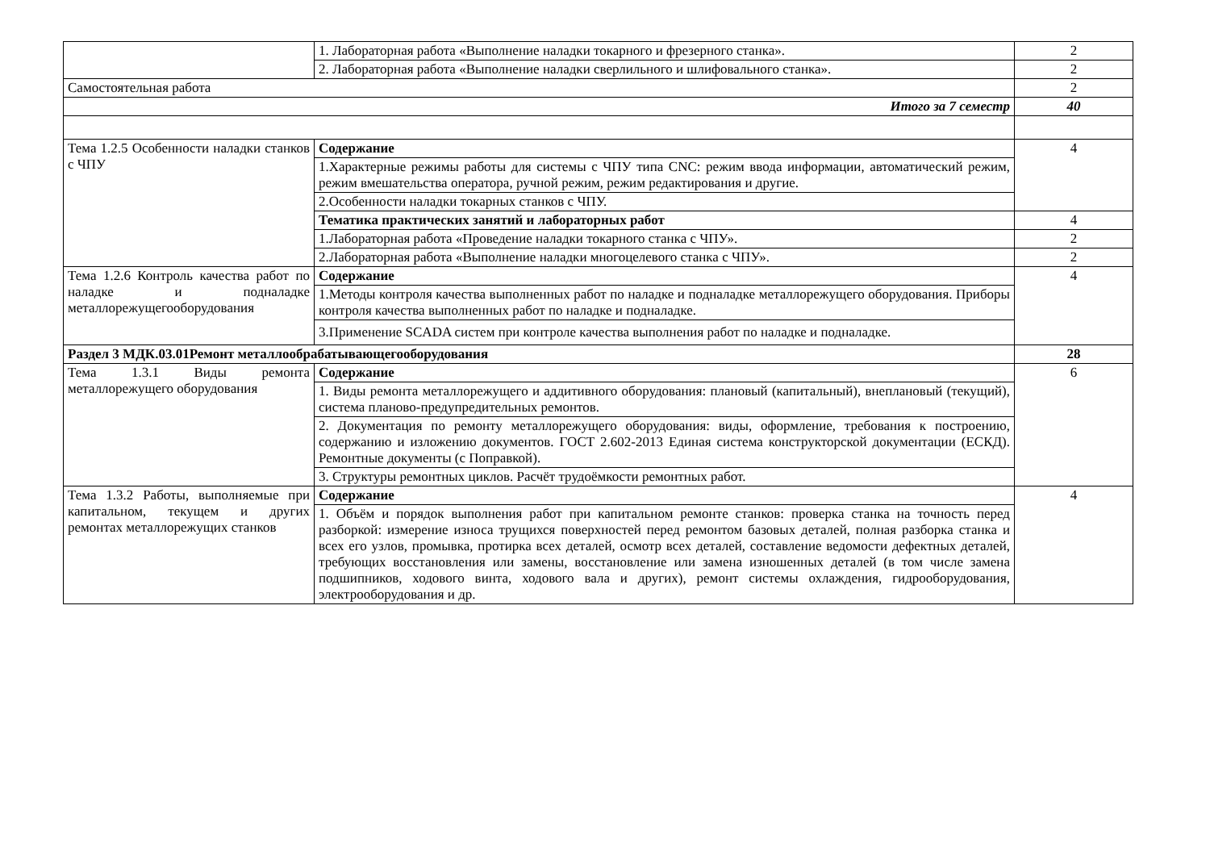| | 1. Лабораторная работа «Выполнение наладки токарного и фрезерного станка». | 2 |
| | 2. Лабораторная работа «Выполнение наладки сверлильного и шлифовального станка». | 2 |
| Самостоятельная работа | | 2 |
| Итого за 7 семестр | | 40 |
| Тема 1.2.5 Особенности наладки станков с ЧПУ | Содержание | 4 |
| | 1.Характерные режимы работы для системы с ЧПУ типа CNC: режим ввода информации, автоматический режим, режим вмешательства оператора, ручной режим, режим редактирования и другие. | |
| | 2.Особенности наладки токарных станков с ЧПУ. | |
| | Тематика практических занятий и лабораторных работ | 4 |
| | 1.Лабораторная работа «Проведение наладки токарного станка с ЧПУ». | 2 |
| | 2.Лабораторная работа «Выполнение наладки многоцелевого станка с ЧПУ». | 2 |
| Тема 1.2.6 Контроль качества работ по наладке и подналадке металлорежущегооборудования | Содержание | 4 |
| | 1.Методы контроля качества выполненных работ по наладке и подналадке металлорежущего оборудования. Приборы контроля качества выполненных работ по наладке и подналадке. | |
| | 3.Применение SCADA систем при контроле качества выполнения работ по наладке и подналадке. | |
| Раздел 3 МДК.03.01Ремонт металлообрабатывающегооборудования | | 28 |
| Тема 1.3.1 Виды ремонта металлорежущего оборудования | Содержание | 6 |
| | 1. Виды ремонта металлорежущего и аддитивного оборудования: плановый (капитальный), внеплановый (текущий), система планово-предупредительных ремонтов. | |
| | 2. Документация по ремонту металлорежущего оборудования: виды, оформление, требования к построению, содержанию и изложению документов. ГОСТ 2.602-2013 Единая система конструкторской документации (ЕСКД). Ремонтные документы (с Поправкой). | |
| | 3. Структуры ремонтных циклов. Расчёт трудоёмкости ремонтных работ. | |
| Тема 1.3.2 Работы, выполняемые при капитальном, текущем и других ремонтах металлорежущих станков | Содержание | 4 |
| | 1. Объём и порядок выполнения работ при капитальном ремонте станков: проверка станка на точность перед разборкой: измерение износа трущихся поверхностей перед ремонтом базовых деталей, полная разборка станка и всех его узлов, промывка, протирка всех деталей, осмотр всех деталей, составление ведомости дефектных деталей, требующих восстановления или замены, восстановление или замена изношенных деталей (в том числе замена подшипников, ходового винта, ходового вала и других), ремонт системы охлаждения, гидрооборудования, электрооборудования и др. | |